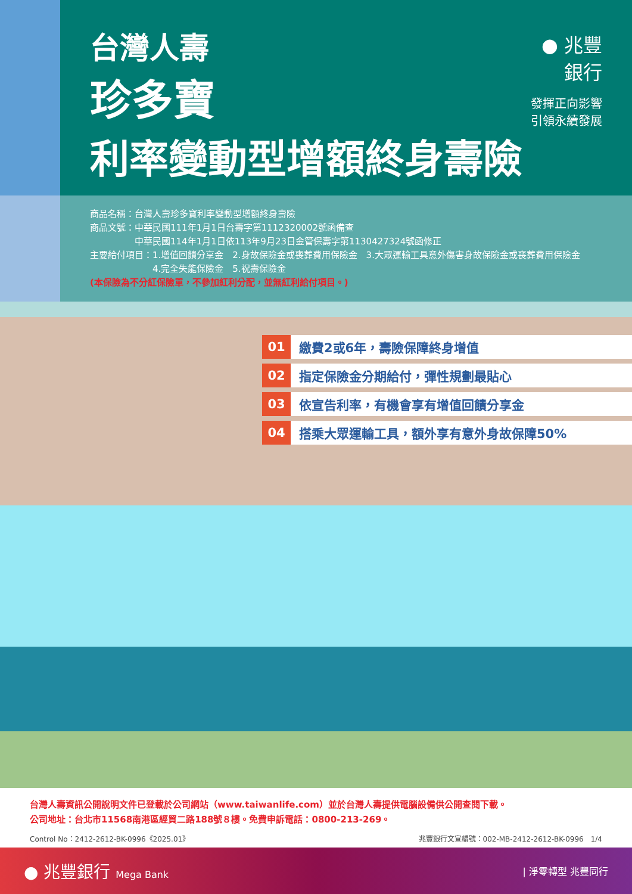台灣人壽
珍多寶
利率變動型增額終身壽險
● 兆豐銀行
發揮正向影響　引領永續發展
商品名稱：台灣人壽珍多寶利率變動型增額終身壽險
商品文號：中華民國111年1月1日台壽字第1112320002號函備查
　　　　　中華民國114年1月1日依113年9月23日金管保壽字第1130427324號函修正
主要給付項目：1.增值回饋分享金　2.身故保險金或喪葬費用保險金　3.大眾運輸工具意外傷害身故保險金或喪葬費用保險金
　　　　　　　4.完全失能保險金　5.祝壽保險金
(本保險為不分紅保險單，不參加紅利分配，並無紅利給付項目。)
01 繳費2或6年，壽險保障終身增值
02 指定保險金分期給付，彈性規劃最貼心
03 依宣告利率，有機會享有增值回饋分享金
04 搭乘大眾運輸工具，額外享有意外身故保障50%
台灣人壽資訊公開說明文件已登載於公司網站（www.taiwanlife.com）並於台灣人壽提供電腦設備供公開查閱下載。
公司地址：台北市11568南港區經貿二路188號８樓。免費申訴電話：0800-213-269。
Control No：2412-2612-BK-0996《2025.01》 兆豐銀行文宣編號：002-MB-2412-2612-BK-0996　1/4
● 兆豐銀行 Mega Bank | 淨零轉型 兆豐同行